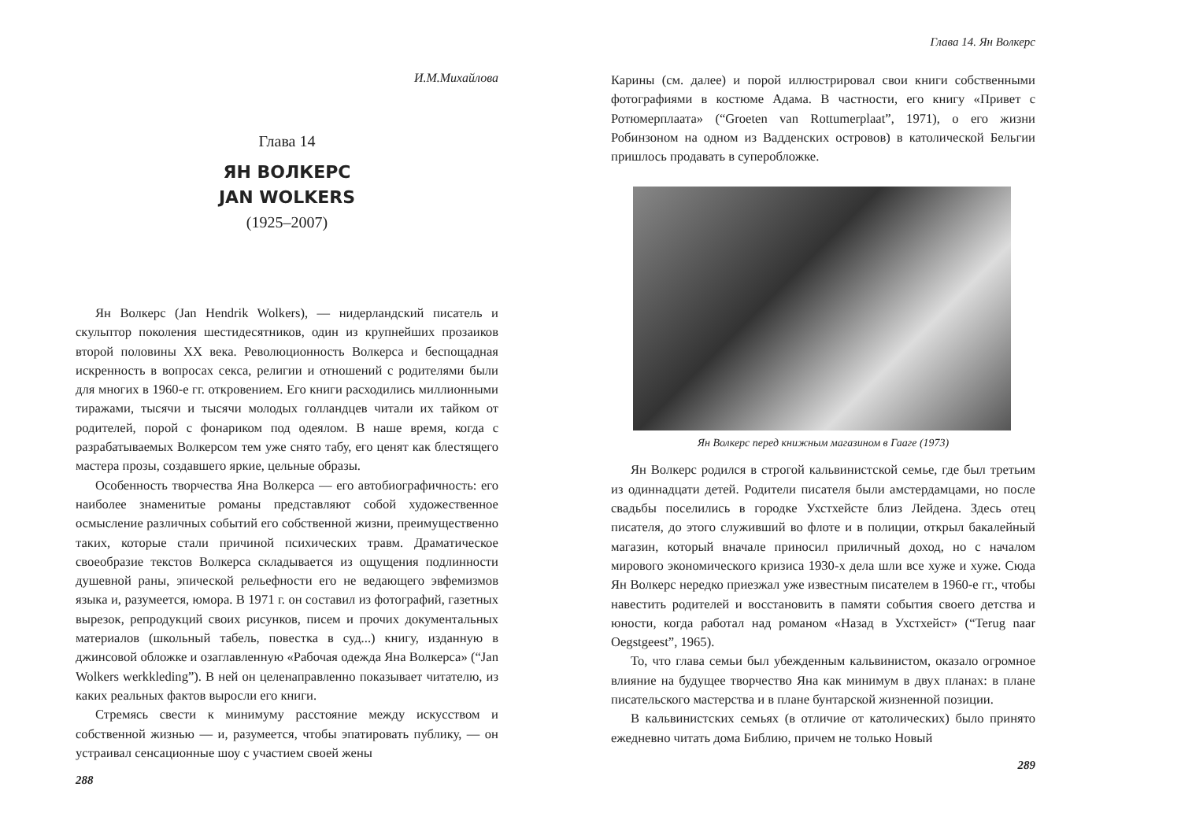И.М.Михайлова
Глава 14
ЯН ВОЛКЕРС
JAN WOLKERS
(1925–2007)
Ян Волкерс (Jan Hendrik Wolkers), — нидерландский писатель и скульптор поколения шестидесятников, один из крупнейших прозаиков второй половины XX века. Революционность Волкерса и беспощадная искренность в вопросах секса, религии и отношений с родителями были для многих в 1960-е гг. откровением. Его книги расходились миллионными тиражами, тысячи и тысячи молодых голландцев читали их тайком от родителей, порой с фонариком под одеялом. В наше время, когда с разрабатываемых Волкерсом тем уже снято табу, его ценят как блестящего мастера прозы, создавшего яркие, цельные образы.
Особенность творчества Яна Волкерса — его автобиографичность: его наиболее знаменитые романы представляют собой художественное осмысление различных событий его собственной жизни, преимущественно таких, которые стали причиной психических травм. Драматическое своеобразие текстов Волкерса складывается из ощущения подлинности душевной раны, эпической рельефности его не ведающего эвфемизмов языка и, разумеется, юмора. В 1971 г. он составил из фотографий, газетных вырезок, репродукций своих рисунков, писем и прочих документальных материалов (школьный табель, повестка в суд...) книгу, изданную в джинсовой обложке и озаглавленную «Рабочая одежда Яна Волкерса» (“Jan Wolkers werkkleding”). В ней он целенаправленно показывает читателю, из каких реальных фактов выросли его книги.
Стремясь свести к минимуму расстояние между искусством и собственной жизнью — и, разумеется, чтобы эпатировать публику, — он устраивал сенсационные шоу с участием своей жены
288
Глава 14. Ян Волкерс
Карины (см. далее) и порой иллюстрировал свои книги собственными фотографиями в костюме Адама. В частности, его книгу «Привет с Ротюмерплаата» (“Groeten van Rottumerplaat”, 1971), о его жизни Робинзоном на одном из Вадденских островов) в католической Бельгии пришлось продавать в суперобложке.
Ян Волкерс перед книжным магазином в Гааге (1973)
Ян Волкерс родился в строгой кальвинистской семье, где был третьим из одиннадцати детей. Родители писателя были амстердамцами, но после свадьбы поселились в городке Ухстхейсте близ Лейдена. Здесь отец писателя, до этого служивший во флоте и в полиции, открыл бакалейный магазин, который вначале приносил приличный доход, но с началом мирового экономического кризиса 1930-х дела шли все хуже и хуже. Сюда Ян Волкерс нередко приезжал уже известным писателем в 1960-е гг., чтобы навестить родителей и восстановить в памяти события своего детства и юности, когда работал над романом «Назад в Ухстхейст» (“Terug naar Oegstgeest”, 1965).
То, что глава семьи был убежденным кальвинистом, оказало огромное влияние на будущее творчество Яна как минимум в двух планах: в плане писательского мастерства и в плане бунтарской жизненной позиции.
В кальвинистских семьях (в отличие от католических) было принято ежедневно читать дома Библию, причем не только Новый
289